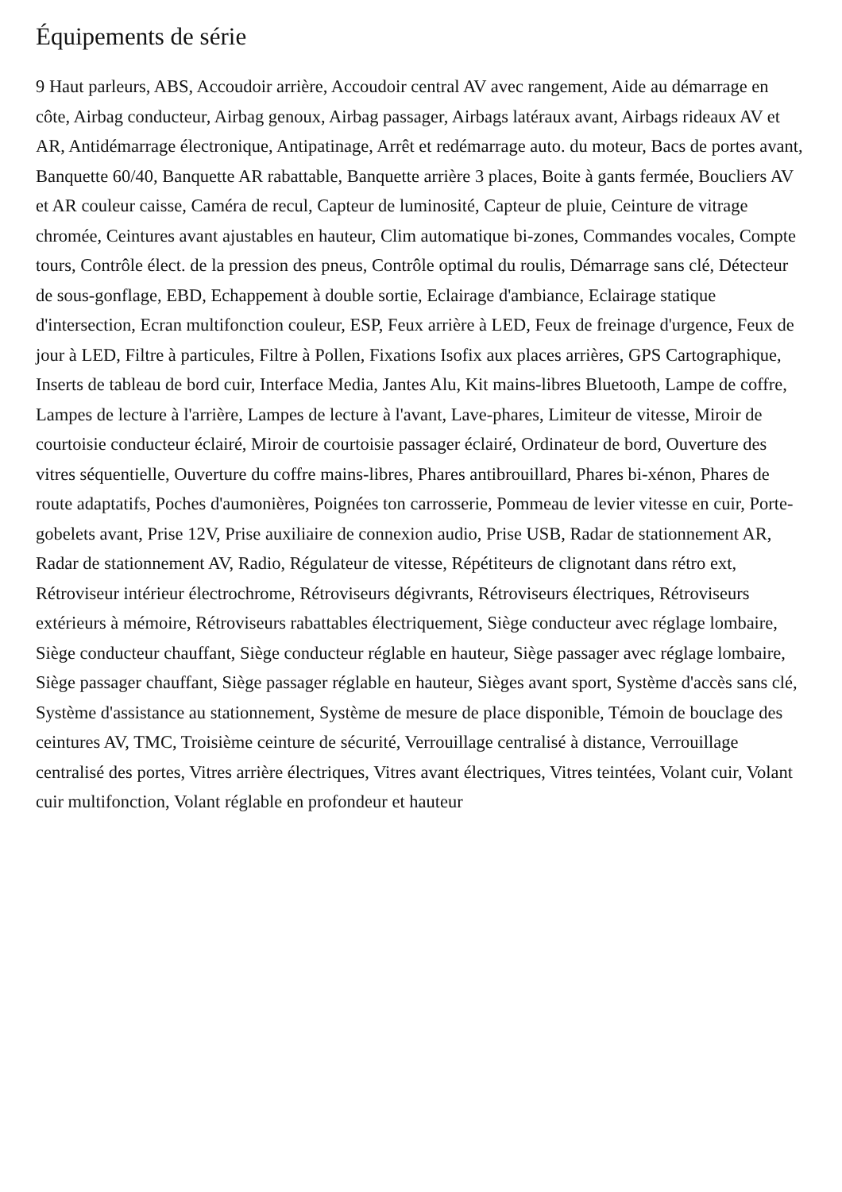Équipements de série
9 Haut parleurs, ABS, Accoudoir arrière, Accoudoir central AV avec rangement, Aide au démarrage en côte, Airbag conducteur, Airbag genoux, Airbag passager, Airbags latéraux avant, Airbags rideaux AV et AR, Antidémarrage électronique, Antipatinage, Arrêt et redémarrage auto. du moteur, Bacs de portes avant, Banquette 60/40, Banquette AR rabattable, Banquette arrière 3 places, Boite à gants fermée, Boucliers AV et AR couleur caisse, Caméra de recul, Capteur de luminosité, Capteur de pluie, Ceinture de vitrage chromée, Ceintures avant ajustables en hauteur, Clim automatique bi-zones, Commandes vocales, Compte tours, Contrôle élect. de la pression des pneus, Contrôle optimal du roulis, Démarrage sans clé, Détecteur de sous-gonflage, EBD, Echappement à double sortie, Eclairage d'ambiance, Eclairage statique d'intersection, Ecran multifonction couleur, ESP, Feux arrière à LED, Feux de freinage d'urgence, Feux de jour à LED, Filtre à particules, Filtre à Pollen, Fixations Isofix aux places arrières, GPS Cartographique, Inserts de tableau de bord cuir, Interface Media, Jantes Alu, Kit mains-libres Bluetooth, Lampe de coffre, Lampes de lecture à l'arrière, Lampes de lecture à l'avant, Lave-phares, Limiteur de vitesse, Miroir de courtoisie conducteur éclairé, Miroir de courtoisie passager éclairé, Ordinateur de bord, Ouverture des vitres séquentielle, Ouverture du coffre mains-libres, Phares antibrouillard, Phares bi-xénon, Phares de route adaptatifs, Poches d'aumonières, Poignées ton carrosserie, Pommeau de levier vitesse en cuir, Porte-gobelets avant, Prise 12V, Prise auxiliaire de connexion audio, Prise USB, Radar de stationnement AR, Radar de stationnement AV, Radio, Régulateur de vitesse, Répétiteurs de clignotant dans rétro ext, Rétroviseur intérieur électrochrome, Rétroviseurs dégivrants, Rétroviseurs électriques, Rétroviseurs extérieurs à mémoire, Rétroviseurs rabattables électriquement, Siège conducteur avec réglage lombaire, Siège conducteur chauffant, Siège conducteur réglable en hauteur, Siège passager avec réglage lombaire, Siège passager chauffant, Siège passager réglable en hauteur, Sièges avant sport, Système d'accès sans clé, Système d'assistance au stationnement, Système de mesure de place disponible, Témoin de bouclage des ceintures AV, TMC, Troisième ceinture de sécurité, Verrouillage centralisé à distance, Verrouillage centralisé des portes, Vitres arrière électriques, Vitres avant électriques, Vitres teintées, Volant cuir, Volant cuir multifonction, Volant réglable en profondeur et hauteur